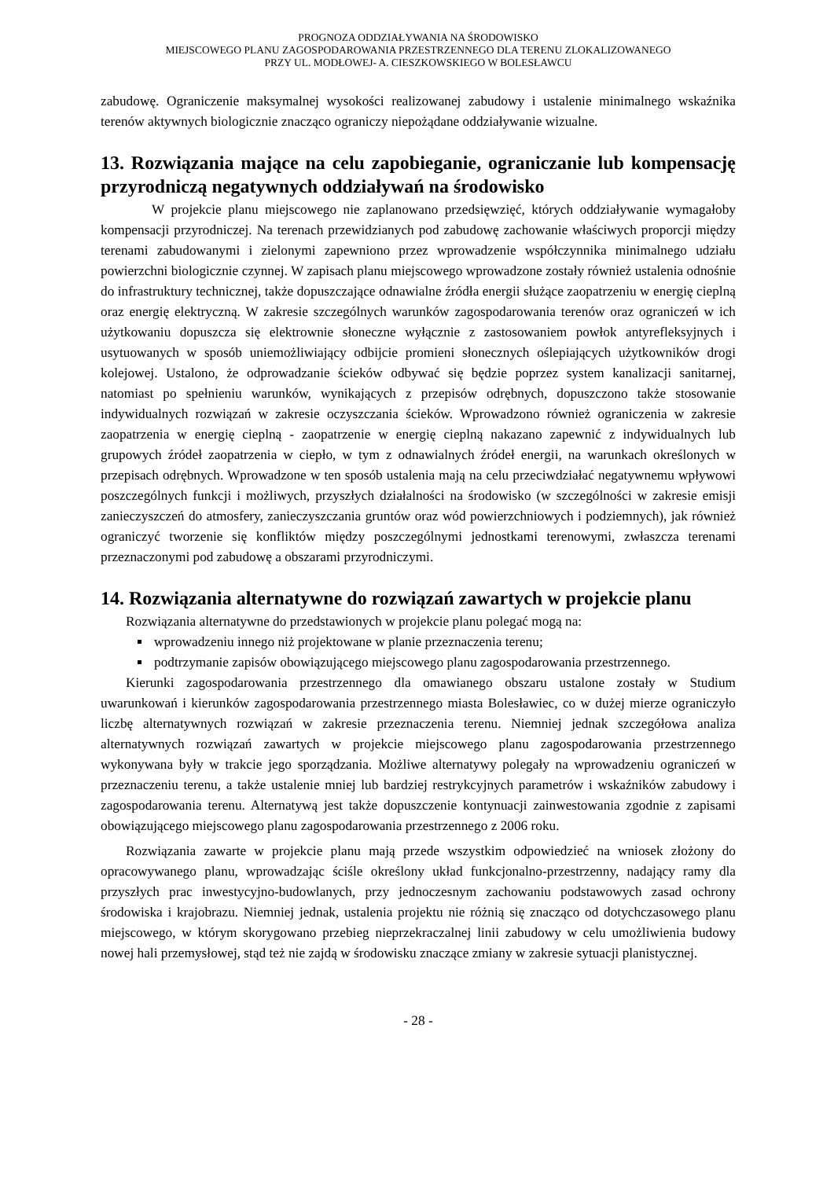PROGNOZA ODDZIAŁYWANIA NA ŚRODOWISKO
MIEJSCOWEGO PLANU ZAGOSPODAROWANIA PRZESTRZENNEGO DLA TERENU ZLOKALIZOWANEGO
PRZY UL. MODŁOWEJ- A. CIESZKOWSKIEGO W BOLESŁAWCU
zabudowę. Ograniczenie maksymalnej wysokości realizowanej zabudowy i ustalenie minimalnego wskaźnika terenów aktywnych biologicznie znacząco ograniczy niepożądane oddziaływanie wizualne.
13. Rozwiązania mające na celu zapobieganie, ograniczanie lub kompensację przyrodniczą negatywnych oddziaływań na środowisko
W projekcie planu miejscowego nie zaplanowano przedsięwzięć, których oddziaływanie wymagałoby kompensacji przyrodniczej. Na terenach przewidzianych pod zabudowę zachowanie właściwych proporcji między terenami zabudowanymi i zielonymi zapewniono przez wprowadzenie współczynnika minimalnego udziału powierzchni biologicznie czynnej. W zapisach planu miejscowego wprowadzone zostały również ustalenia odnośnie do infrastruktury technicznej, także dopuszczające odnawialne źródła energii służące zaopatrzeniu w energię cieplną oraz energię elektryczną. W zakresie szczególnych warunków zagospodarowania terenów oraz ograniczeń w ich użytkowaniu dopuszcza się elektrownie słoneczne wyłącznie z zastosowaniem powłok antyrefleksyjnych i usytuowanych w sposób uniemożliwiający odbijcie promieni słonecznych oślepiających użytkowników drogi kolejowej. Ustalono, że odprowadzanie ścieków odbywać się będzie poprzez system kanalizacji sanitarnej, natomiast po spełnieniu warunków, wynikających z przepisów odrębnych, dopuszczono także stosowanie indywidualnych rozwiązań w zakresie oczyszczania ścieków. Wprowadzono również ograniczenia w zakresie zaopatrzenia w energię cieplną - zaopatrzenie w energię cieplną nakazano zapewnić z indywidualnych lub grupowych źródeł zaopatrzenia w ciepło, w tym z odnawialnych źródeł energii, na warunkach określonych w przepisach odrębnych. Wprowadzone w ten sposób ustalenia mają na celu przeciwdziałać negatywnemu wpływowi poszczególnych funkcji i możliwych, przyszłych działalności na środowisko (w szczególności w zakresie emisji zanieczyszczeń do atmosfery, zanieczyszczania gruntów oraz wód powierzchniowych i podziemnych), jak również ograniczyć tworzenie się konfliktów między poszczególnymi jednostkami terenowymi, zwłaszcza terenami przeznaczonymi pod zabudowę a obszarami przyrodniczymi.
14. Rozwiązania alternatywne do rozwiązań zawartych w projekcie planu
Rozwiązania alternatywne do przedstawionych w projekcie planu polegać mogą na:
wprowadzeniu innego niż projektowane w planie przeznaczenia terenu;
podtrzymanie zapisów obowiązującego miejscowego planu zagospodarowania przestrzennego.
Kierunki zagospodarowania przestrzennego dla omawianego obszaru ustalone zostały w Studium uwarunkowań i kierunków zagospodarowania przestrzennego miasta Bolesławiec, co w dużej mierze ograniczyło liczbę alternatywnych rozwiązań w zakresie przeznaczenia terenu. Niemniej jednak szczegółowa analiza alternatywnych rozwiązań zawartych w projekcie miejscowego planu zagospodarowania przestrzennego wykonywana były w trakcie jego sporządzania. Możliwe alternatywy polegały na wprowadzeniu ograniczeń w przeznaczeniu terenu, a także ustalenie mniej lub bardziej restrykcyjnych parametrów i wskaźników zabudowy i zagospodarowania terenu. Alternatywą jest także dopuszczenie kontynuacji zainwestowania zgodnie z zapisami obowiązującego miejscowego planu zagospodarowania przestrzennego z 2006 roku.
Rozwiązania zawarte w projekcie planu mają przede wszystkim odpowiedzieć na wniosek złożony do opracowywanego planu, wprowadzając ściśle określony układ funkcjonalno-przestrzenny, nadający ramy dla przyszłych prac inwestycyjno-budowlanych, przy jednoczesnym zachowaniu podstawowych zasad ochrony środowiska i krajobrazu. Niemniej jednak, ustalenia projektu nie różnią się znacząco od dotychczasowego planu miejscowego, w którym skorygowano przebieg nieprzekraczalnej linii zabudowy w celu umożliwienia budowy nowej hali przemysłowej, stąd też nie zajdą w środowisku znaczące zmiany w zakresie sytuacji planistycznej.
- 28 -